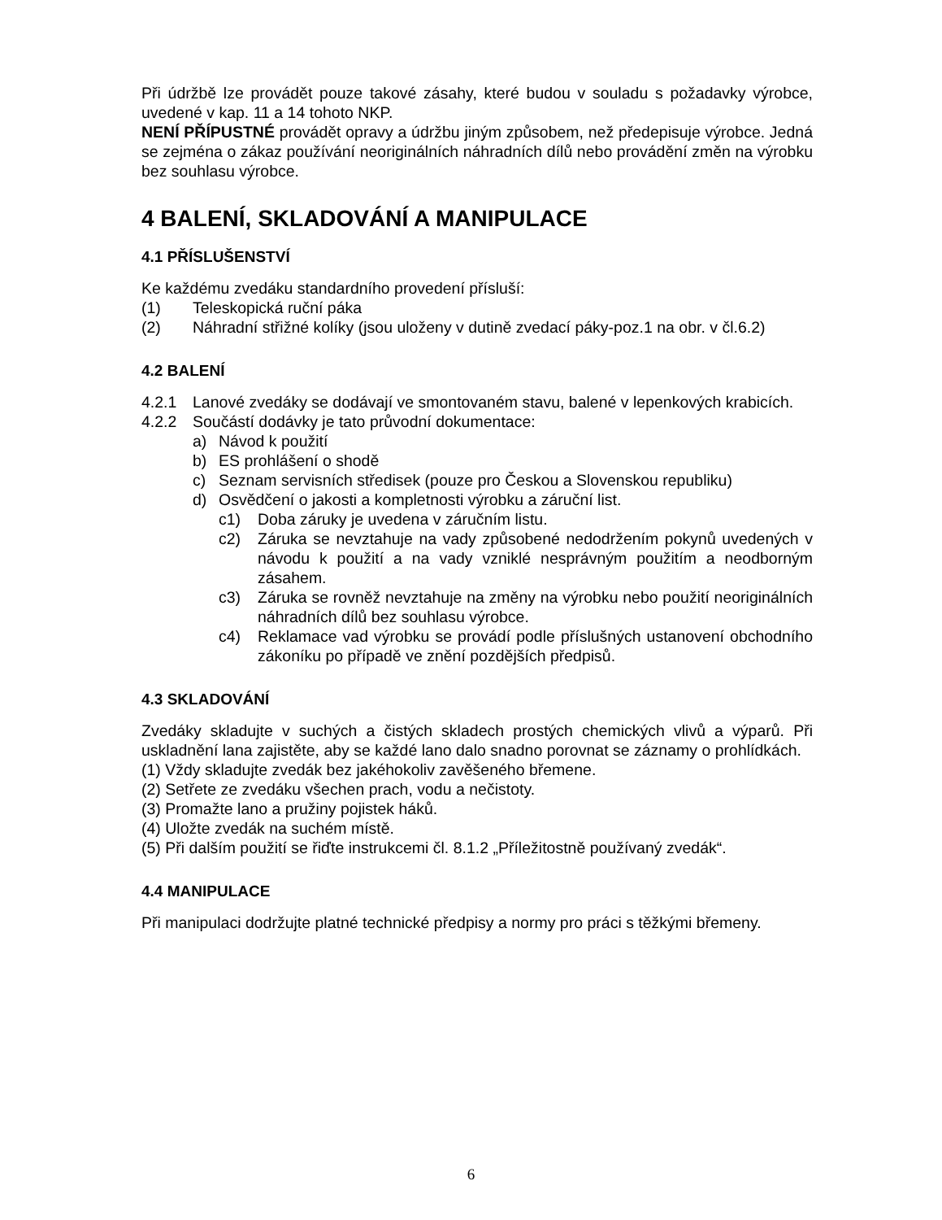Při údržbě lze provádět pouze takové zásahy, které budou v souladu s požadavky výrobce, uvedené v kap. 11 a 14 tohoto NKP.
NENÍ PŘÍPUSTNÉ provádět opravy a údržbu jiným způsobem, než předepisuje výrobce. Jedná se zejména o zákaz používání neoriginálních náhradních dílů nebo provádění změn na výrobku bez souhlasu výrobce.
4 BALENÍ, SKLADOVÁNÍ A MANIPULACE
4.1 PŘÍSLUŠENSTVÍ
Ke každému zvedáku standardního provedení přísluší:
(1) Teleskopická ruční páka
(2) Náhradní střižné kolíky (jsou uloženy v dutině zvedací páky-poz.1 na obr. v čl.6.2)
4.2 BALENÍ
4.2.1 Lanové zvedáky se dodávají ve smontovaném stavu, balené v lepenkových krabicích.
4.2.2 Součástí dodávky je tato průvodní dokumentace:
a) Návod k použití
b) ES prohlášení o shodě
c) Seznam servisních středisek (pouze pro Českou a Slovenskou republiku)
d) Osvědčení o jakosti a kompletnosti výrobku a záruční list.
c1) Doba záruky je uvedena v záručním listu.
c2) Záruka se nevztahuje na vady způsobené nedodržením pokynů uvedených v návodu k použití a na vady vzniklé nesprávným použitím a neodborným zásahem.
c3) Záruka se rovněž nevztahuje na změny na výrobku nebo použití neoriginálních náhradních dílů bez souhlasu výrobce.
c4) Reklamace vad výrobku se provádí podle příslušných ustanovení obchodního zákoníku po případě ve znění pozdějších předpisů.
4.3 SKLADOVÁNÍ
Zvedáky skladujte v suchých a čistých skladech prostých chemických vlivů a výparů. Při uskladnění lana zajistěte, aby se každé lano dalo snadno porovnat se záznamy o prohlídkách.
(1) Vždy skladujte zvedák bez jakéhokoliv zavěšeného břemene.
(2) Setřete ze zvedáku všechen prach, vodu a nečistoty.
(3) Promažte lano a pružiny pojistek háků.
(4) Uložte zvedák na suchém místě.
(5) Při dalším použití se řiďte instrukcemi čl. 8.1.2 „Příležitostně používaný zvedák“.
4.4 MANIPULACE
Při manipulaci dodržujte platné technické předpisy a normy pro práci s těžkými břemeny.
6